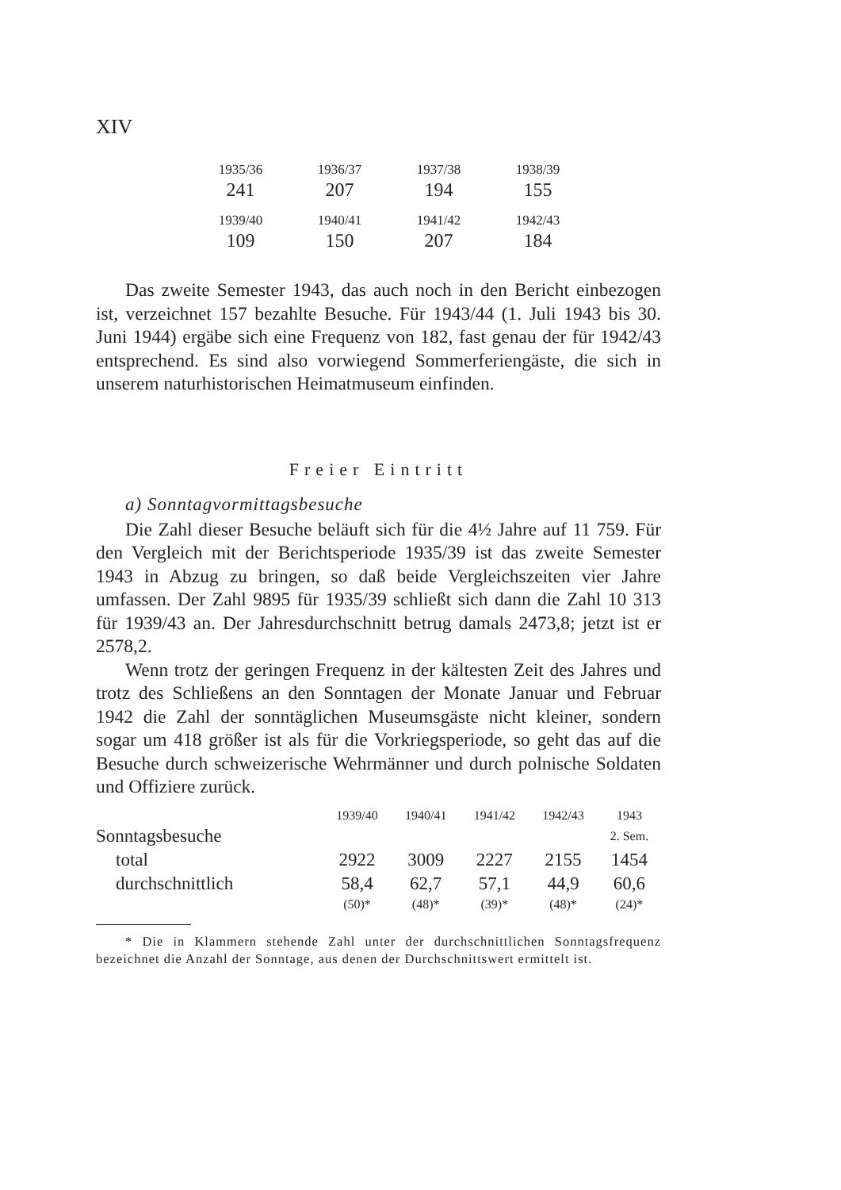XIV
| 1935/36 | 1936/37 | 1937/38 | 1938/39 |
| 241 | 207 | 194 | 155 |
| 1939/40 | 1940/41 | 1941/42 | 1942/43 |
| 109 | 150 | 207 | 184 |
Das zweite Semester 1943, das auch noch in den Bericht einbezogen ist, verzeichnet 157 bezahlte Besuche. Für 1943/44 (1. Juli 1943 bis 30. Juni 1944) ergäbe sich eine Frequenz von 182, fast genau der für 1942/43 entsprechend. Es sind also vorwiegend Sommerferiengäste, die sich in unserem naturhistorischen Heimatmuseum einfinden.
Freier Eintritt
a) Sonntagvormittagsbesuche
Die Zahl dieser Besuche beläuft sich für die 4½ Jahre auf 11 759. Für den Vergleich mit der Berichtsperiode 1935/39 ist das zweite Semester 1943 in Abzug zu bringen, so daß beide Vergleichszeiten vier Jahre umfassen. Der Zahl 9895 für 1935/39 schließt sich dann die Zahl 10 313 für 1939/43 an. Der Jahresdurchschnitt betrug damals 2473,8; jetzt ist er 2578,2.
Wenn trotz der geringen Frequenz in der kältesten Zeit des Jahres und trotz des Schließens an den Sonntagen der Monate Januar und Februar 1942 die Zahl der sonntäglichen Museumsgäste nicht kleiner, sondern sogar um 418 größer ist als für die Vorkriegsperiode, so geht das auf die Besuche durch schweizerische Wehrmänner und durch polnische Soldaten und Offiziere zurück.
| | 1939/40 | 1940/41 | 1941/42 | 1942/43 | 1943 |
| Sonntagsbesuche | | | | | 2. Sem. |
| total | 2922 | 3009 | 2227 | 2155 | 1454 |
| durchschnittlich | 58,4 | 62,7 | 57,1 | 44,9 | 60,6 |
| | (50)* | (48)* | (39)* | (48)* | (24)* |
* Die in Klammern stehende Zahl unter der durchschnittlichen Sonntagsfrequenz bezeichnet die Anzahl der Sonntage, aus denen der Durchschnittswert ermittelt ist.